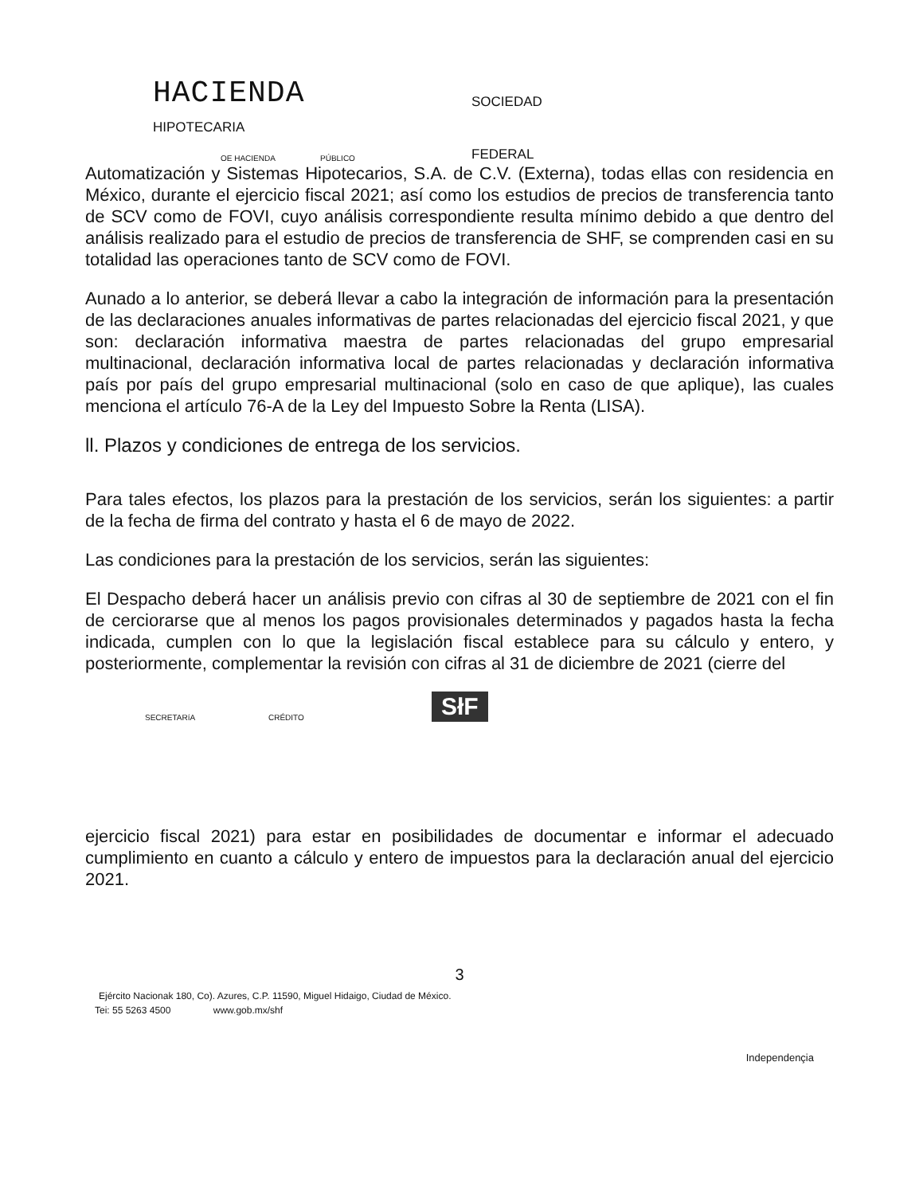HACIENDA SOCIEDAD
HIPOTECARIA
OE HACIENDA PÚBLICO FEDERAL
Automatización y Sistemas Hipotecarios, S.A. de C.V. (Externa), todas ellas con residencia en México, durante el ejercicio fiscal 2021; así como los estudios de precios de transferencia tanto de SCV como de FOVI, cuyo análisis correspondiente resulta mínimo debido a que dentro del análisis realizado para el estudio de precios de transferencia de SHF, se comprenden casi en su totalidad las operaciones tanto de SCV como de FOVI.
Aunado a lo anterior, se deberá llevar a cabo la integración de información para la presentación de las declaraciones anuales informativas de partes relacionadas del ejercicio fiscal 2021, y que son: declaración informativa maestra de partes relacionadas del grupo empresarial multinacional, declaración informativa local de partes relacionadas y declaración informativa país por país del grupo empresarial multinacional (solo en caso de que aplique), las cuales menciona el artículo 76-A de la Ley del Impuesto Sobre la Renta (LISA).
ll. Plazos y condiciones de entrega de los servicios.
Para tales efectos, los plazos para la prestación de los servicios, serán los siguientes: a partir de la fecha de firma del contrato y hasta el 6 de mayo de 2022.
Las condiciones para la prestación de los servicios, serán las siguientes:
El Despacho deberá hacer un análisis previo con cifras al 30 de septiembre de 2021 con el fin de cerciorarse que al menos los pagos provisionales determinados y pagados hasta la fecha indicada, cumplen con lo que la legislación fiscal establece para su cálculo y entero, y posteriormente, complementar la revisión con cifras al 31 de diciembre de 2021 (cierre del
SECRETARíA CRÉDITO SłF
ejercicio fiscal 2021) para estar en posibilidades de documentar e informar el adecuado cumplimiento en cuanto a cálculo y entero de impuestos para la declaración anual del ejercicio 2021.
3
Ejército Nacionak 180, Co). Azures, C.P. 11590, Miguel Hidaigo, Ciudad de México.
Tei: 55 5263 4500 www.gob.mx/shf
Independençia